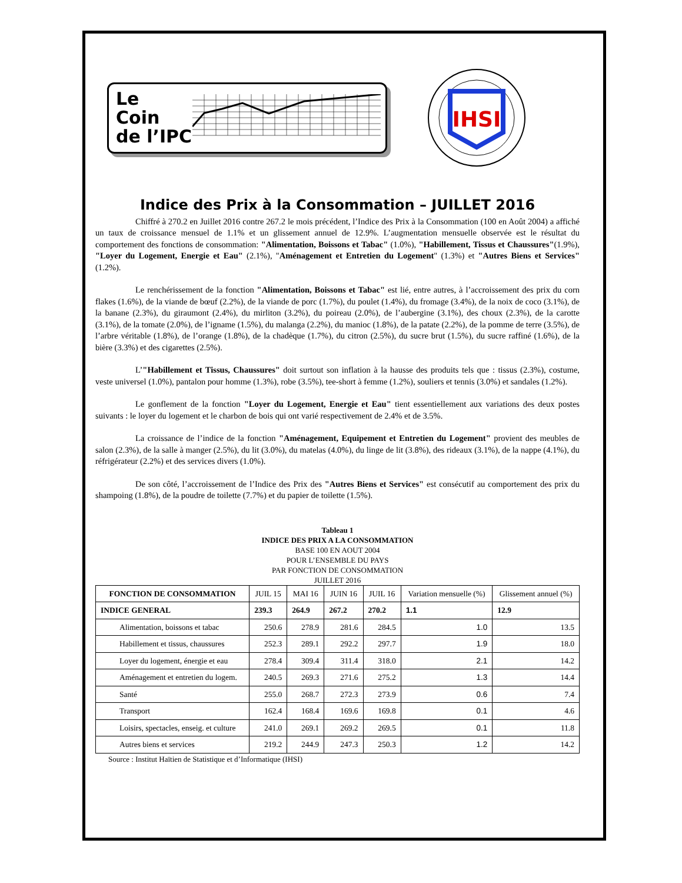Le
Coin
de l’IPC
IHSI
Indice des Prix à la Consommation – JUILLET 2016
Chiffré à 270.2 en Juillet 2016 contre 267.2 le mois précédent, l’Indice des Prix à la Consommation (100 en Août 2004) a affiché un taux de croissance mensuel de 1.1% et un glissement annuel de 12.9%. L’augmentation mensuelle observée est le résultat du comportement des fonctions de consommation: "Alimentation, Boissons et Tabac" (1.0%), "Habillement, Tissus et Chaussures"(1.9%), "Loyer du Logement, Energie et Eau" (2.1%), "Aménagement et Entretien du Logement" (1.3%) et "Autres Biens et Services" (1.2%).
Le renchérissement de la fonction "Alimentation, Boissons et Tabac" est lié, entre autres, à l’accroissement des prix du corn flakes (1.6%), de la viande de bœuf (2.2%), de la viande de porc (1.7%), du poulet (1.4%), du fromage (3.4%), de la noix de coco (3.1%), de la banane (2.3%), du giraumont (2.4%), du mirliton (3.2%), du poireau (2.0%), de l’aubergine (3.1%), des choux (2.3%), de la carotte (3.1%), de la tomate (2.0%), de l’igname (1.5%), du malanga (2.2%), du manioc (1.8%), de la patate (2.2%), de la pomme de terre (3.5%), de l’arbre véritable (1.8%), de l’orange (1.8%), de la chadèque (1.7%), du citron (2.5%), du sucre brut (1.5%), du sucre raffiné (1.6%), de la bière (3.3%) et des cigarettes (2.5%).
L’"Habillement et Tissus, Chaussures" doit surtout son inflation à la hausse des produits tels que : tissus (2.3%), costume, veste universel (1.0%), pantalon pour homme (1.3%), robe (3.5%), tee-short à femme (1.2%), souliers et tennis (3.0%) et sandales (1.2%).
Le gonflement de la fonction "Loyer du Logement, Energie et Eau" tient essentiellement aux variations des deux postes suivants : le loyer du logement et le charbon de bois qui ont varié respectivement de 2.4% et de 3.5%.
La croissance de l’indice de la fonction "Aménagement, Equipement et Entretien du Logement" provient des meubles de salon (2.3%), de la salle à manger (2.5%), du lit (3.0%), du matelas (4.0%), du linge de lit (3.8%), des rideaux (3.1%), de la nappe (4.1%), du réfrigérateur (2.2%) et des services divers (1.0%).
De son côté, l’accroissement de l’Indice des Prix des "Autres Biens et Services" est consécutif au comportement des prix du shampoing (1.8%), de la poudre de toilette (7.7%) et du papier de toilette (1.5%).
Tableau 1
INDICE DES PRIX A LA CONSOMMATION
BASE 100 EN AOUT 2004
POUR L’ENSEMBLE DU PAYS
PAR FONCTION DE CONSOMMATION
JUILLET 2016
| FONCTION DE CONSOMMATION | JUIL 15 | MAI 16 | JUIN 16 | JUIL 16 | Variation mensuelle (%) | Glissement annuel (%) |
| --- | --- | --- | --- | --- | --- | --- |
| INDICE GENERAL | 239.3 | 264.9 | 267.2 | 270.2 | 1.1 | 12.9 |
| Alimentation, boissons et tabac | 250.6 | 278.9 | 281.6 | 284.5 | 1.0 | 13.5 |
| Habillement et tissus, chaussures | 252.3 | 289.1 | 292.2 | 297.7 | 1.9 | 18.0 |
| Loyer du logement, énergie et eau | 278.4 | 309.4 | 311.4 | 318.0 | 2.1 | 14.2 |
| Aménagement et entretien du logem. | 240.5 | 269.3 | 271.6 | 275.2 | 1.3 | 14.4 |
| Santé | 255.0 | 268.7 | 272.3 | 273.9 | 0.6 | 7.4 |
| Transport | 162.4 | 168.4 | 169.6 | 169.8 | 0.1 | 4.6 |
| Loisirs, spectacles, enseig. et culture | 241.0 | 269.1 | 269.2 | 269.5 | 0.1 | 11.8 |
| Autres biens et services | 219.2 | 244.9 | 247.3 | 250.3 | 1.2 | 14.2 |
Source : Institut Haïtien de Statistique et d’Informatique (IHSI)